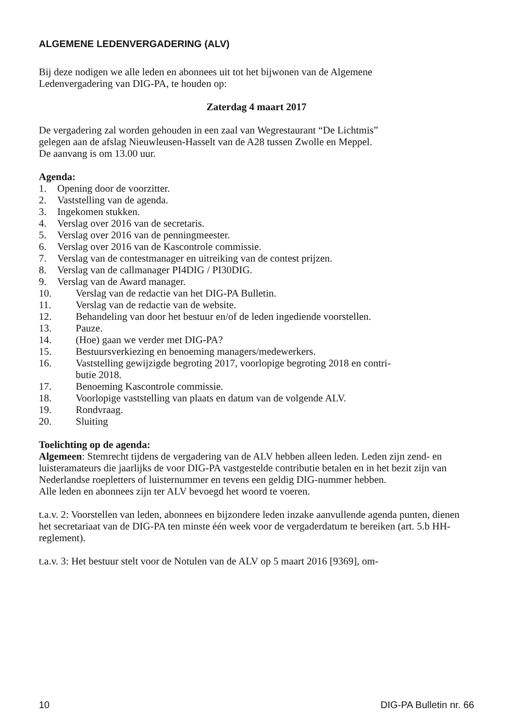ALGEMENE LEDENVERGADERING (ALV)
Bij deze nodigen we alle leden en abonnees uit tot het bijwonen van de Algemene
Ledenvergadering van DIG-PA, te houden op:
Zaterdag 4 maart 2017
De vergadering zal worden gehouden in een zaal van Wegrestaurant “De Lichtmis”
gelegen aan de afslag Nieuwleusen-Hasselt van de A28 tussen Zwolle en Meppel.
De aanvang is om 13.00 uur.
Agenda:
1. Opening door de voorzitter.
2. Vaststelling van de agenda.
3. Ingekomen stukken.
4. Verslag over 2016 van de secretaris.
5. Verslag over 2016 van de penningmeester.
6. Verslag over 2016 van de Kascontrole commissie.
7. Verslag van de contestmanager en uitreiking van de contest prijzen.
8. Verslag van de callmanager PI4DIG / PI30DIG.
9. Verslag van de Award manager.
10. Verslag van de redactie van het DIG-PA Bulletin.
11. Verslag van de redactie van de website.
12. Behandeling van door het bestuur en/of de leden ingediende voorstellen.
13. Pauze.
14. (Hoe) gaan we verder met DIG-PA?
15. Bestuursverkiezing en benoeming managers/medewerkers.
16. Vaststelling gewijzigde begroting 2017, voorlopige begroting 2018 en contri-
butie 2018.
17. Benoeming Kascontrole commissie.
18. Voorlopige vaststelling van plaats en datum van de volgende ALV.
19. Rondvraag.
20. Sluiting
Toelichting op de agenda:
Algemeen: Stemrecht tijdens de vergadering van de ALV hebben alleen leden. Leden zijn zend- en luisteramateurs die jaarlijks de voor DIG-PA vastgestelde contributie betalen en in het bezit zijn van Nederlandse roepletters of luisternummer en tevens een geldig DIG-nummer hebben.
Alle leden en abonnees zijn ter ALV bevoegd het woord te voeren.
t.a.v. 2: Voorstellen van leden, abonnees en bijzondere leden inzake aanvullende agenda punten, dienen het secretariaat van de DIG-PA ten minste één week voor de vergaderdatum te bereiken (art. 5.b HH-reglement).
t.a.v. 3: Het bestuur stelt voor de Notulen van de ALV op 5 maart 2016 [9369], om-
10 DIG-PA Bulletin nr. 66